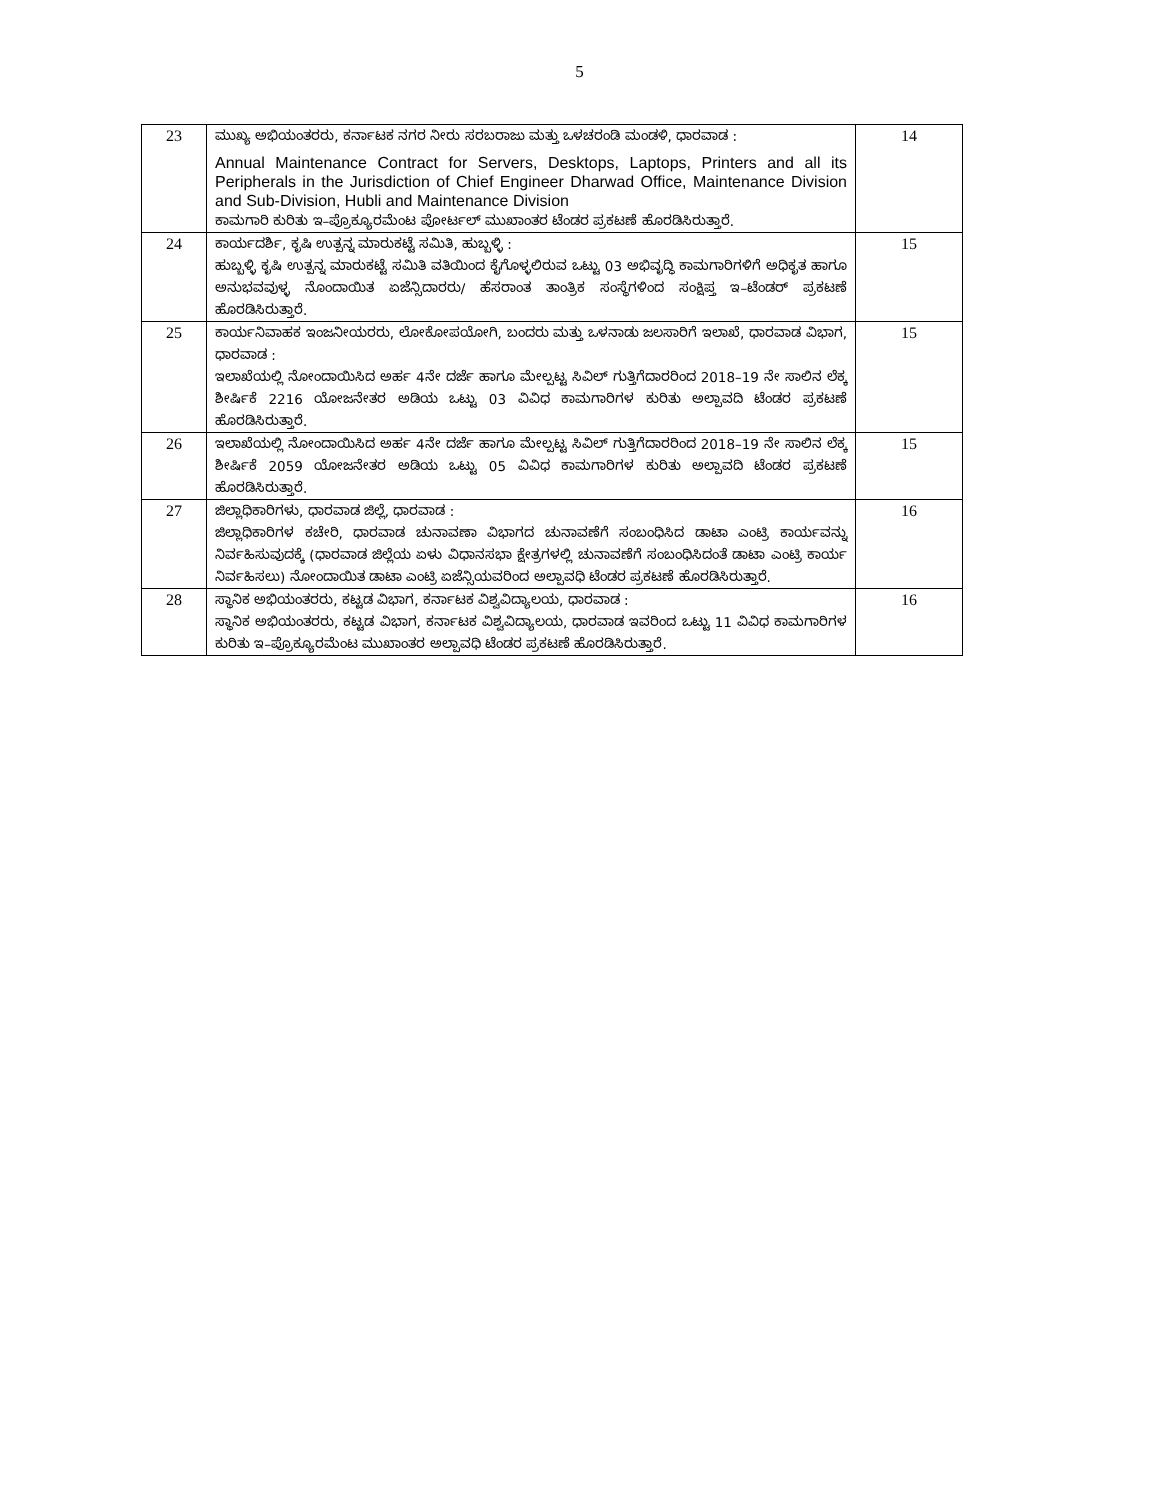5
| 23 | ಮುಖ್ಯ ಅಭಿಯಂತರರು, ಕರ್ನಾಟಕ ನಗರ ನೀರು ಸರಬರಾಜು ಮತ್ತು ಒಳಚರಂಡಿ ಮಂಡಳಿ, ಧಾರವಾಡ : Annual Maintenance Contract for Servers, Desktops, Laptops, Printers and all its Peripherals in the Jurisdiction of Chief Engineer Dharwad Office, Maintenance Division and Sub-Division, Hubli and Maintenance Division ಕಾಮಗಾರಿ ಕುರಿತು ಇ–ಪ್ರೊಕ್ಯೂರಮೆಂಟ ಪೋರ್ಟಲ್ ಮುಖಾಂತರ ಟೆಂಡರ ಪ್ರಕಟಣೆ ಹೊರಡಿಸಿರುತ್ತಾರೆ. | 14 |
| 24 | ಕಾರ್ಯದರ್ಶಿ, ಕೃಷಿ ಉತ್ಪನ್ನ ಮಾರುಕಟ್ಟೆ ಸಮಿತಿ, ಹುಬ್ಬಳ್ಳಿ : ಹುಬ್ಬಳ್ಳಿ ಕೃಷಿ ಉತ್ಪನ್ನ ಮಾರುಕಟ್ಟೆ ಸಮಿತಿ ವತಿಯಿಂದ ಕೈಗೊಳ್ಳಲಿರುವ ಒಟ್ಟು 03 ಅಭಿವೃದ್ಧಿ ಕಾಮಗಾರಿಗಳಿಗೆ ಅಧಿಕೃತ ಹಾಗೂ ಅನುಭವವುಳ್ಳ ನೊಂದಾಯಿತ ಏಜೆನ್ಸಿದಾರರು/ ಹೆಸರಾಂತ ತಾಂತ್ರಿಕ ಸಂಸ್ಥೆಗಳಿಂದ ಸಂಕ್ಷಿಪ್ತ ಇ–ಟೆಂಡರ್ ಪ್ರಕಟಣೆ ಹೊರಡಿಸಿರುತ್ತಾರೆ. | 15 |
| 25 | ಕಾರ್ಯನಿವಾಹಕ ಇಂಜನೀಯರರು, ಲೋಕೋಪಯೋಗಿ, ಬಂದರು ಮತ್ತು ಒಳನಾಡು ಜಲಸಾರಿಗೆ ಇಲಾಖೆ, ಧಾರವಾಡ ವಿಭಾಗ, ಧಾರವಾಡ : ಇಲಾಖೆಯಲ್ಲಿ ನೋಂದಾಯಿಸಿದ ಅರ್ಹ 4ನೇ ದರ್ಜೆ ಹಾಗೂ ಮೇಲ್ಪಟ್ಟ ಸಿವಿಲ್ ಗುತ್ತಿಗೆದಾರರಿಂದ 2018–19 ನೇ ಸಾಲಿನ ಲೆಕ್ಕ ಶೀರ್ಷಿಕೆ 2216 ಯೋಜನೇತರ ಅಡಿಯ ಒಟ್ಟು 03 ವಿವಿಧ ಕಾಮಗಾರಿಗಳ ಕುರಿತು ಅಲ್ಪಾವದಿ ಟೆಂಡರ ಪ್ರಕಟಣೆ ಹೊರಡಿಸಿರುತ್ತಾರೆ. | 15 |
| 26 | ಇಲಾಖೆಯಲ್ಲಿ ನೋಂದಾಯಿಸಿದ ಅರ್ಹ 4ನೇ ದರ್ಜೆ ಹಾಗೂ ಮೇಲ್ಪಟ್ಟ ಸಿವಿಲ್ ಗುತ್ತಿಗೆದಾರರಿಂದ 2018–19 ನೇ ಸಾಲಿನ ಲೆಕ್ಕ ಶೀರ್ಷಿಕೆ 2059 ಯೋಜನೇತರ ಅಡಿಯ ಒಟ್ಟು 05 ವಿವಿಧ ಕಾಮಗಾರಿಗಳ ಕುರಿತು ಅಲ್ಪಾವದಿ ಟೆಂಡರ ಪ್ರಕಟಣೆ ಹೊರಡಿಸಿರುತ್ತಾರೆ. | 15 |
| 27 | ಜಿಲ್ಲಾಧಿಕಾರಿಗಳು, ಧಾರವಾಡ ಜಿಲ್ಲೆ, ಧಾರವಾಡ : ಜಿಲ್ಲಾಧಿಕಾರಿಗಳ ಕಚೇರಿ, ಧಾರವಾಡ ಚುನಾವಣಾ ವಿಭಾಗದ ಚುನಾವಣೆಗೆ ಸಂಬಂಧಿಸಿದ ಡಾಟಾ ಎಂಟ್ರಿ ಕಾರ್ಯವನ್ನು ನಿರ್ವಹಿಸುವುದಕ್ಕೆ (ಧಾರವಾಡ ಜಿಲ್ಲೆಯ ಏಳು ವಿಧಾನಸಭಾ ಕ್ಷೇತ್ರಗಳಲ್ಲಿ ಚುನಾವಣೆಗೆ ಸಂಬಂಧಿಸಿದಂತೆ ಡಾಟಾ ಎಂಟ್ರಿ ಕಾರ್ಯ ನಿರ್ವಹಿಸಲು) ನೋಂದಾಯಿತ ಡಾಟಾ ಎಂಟ್ರಿ ಏಜೆನ್ಸಿಯವರಿಂದ ಅಲ್ಪಾವಧಿ ಟೆಂಡರ ಪ್ರಕಟಣೆ ಹೊರಡಿಸಿರುತ್ತಾರೆ. | 16 |
| 28 | ಸ್ಥಾನಿಕ ಅಭಿಯಂತರರು, ಕಟ್ಟಡ ವಿಭಾಗ, ಕರ್ನಾಟಕ ವಿಶ್ವವಿದ್ಯಾಲಯ, ಧಾರವಾಡ : ಸ್ಥಾನಿಕ ಅಭಿಯಂತರರು, ಕಟ್ಟಡ ವಿಭಾಗ, ಕರ್ನಾಟಕ ವಿಶ್ವವಿದ್ಯಾಲಯ, ಧಾರವಾಡ ಇವರಿಂದ ಒಟ್ಟು 11 ವಿವಿಧ ಕಾಮಗಾರಿಗಳ ಕುರಿತು ಇ–ಪ್ರೊಕ್ಯೂರಮೆಂಟ ಮುಖಾಂತರ ಅಲ್ಪಾವಧಿ ಟೆಂಡರ ಪ್ರಕಟಣೆ ಹೊರಡಿಸಿರುತ್ತಾರೆ. | 16 |